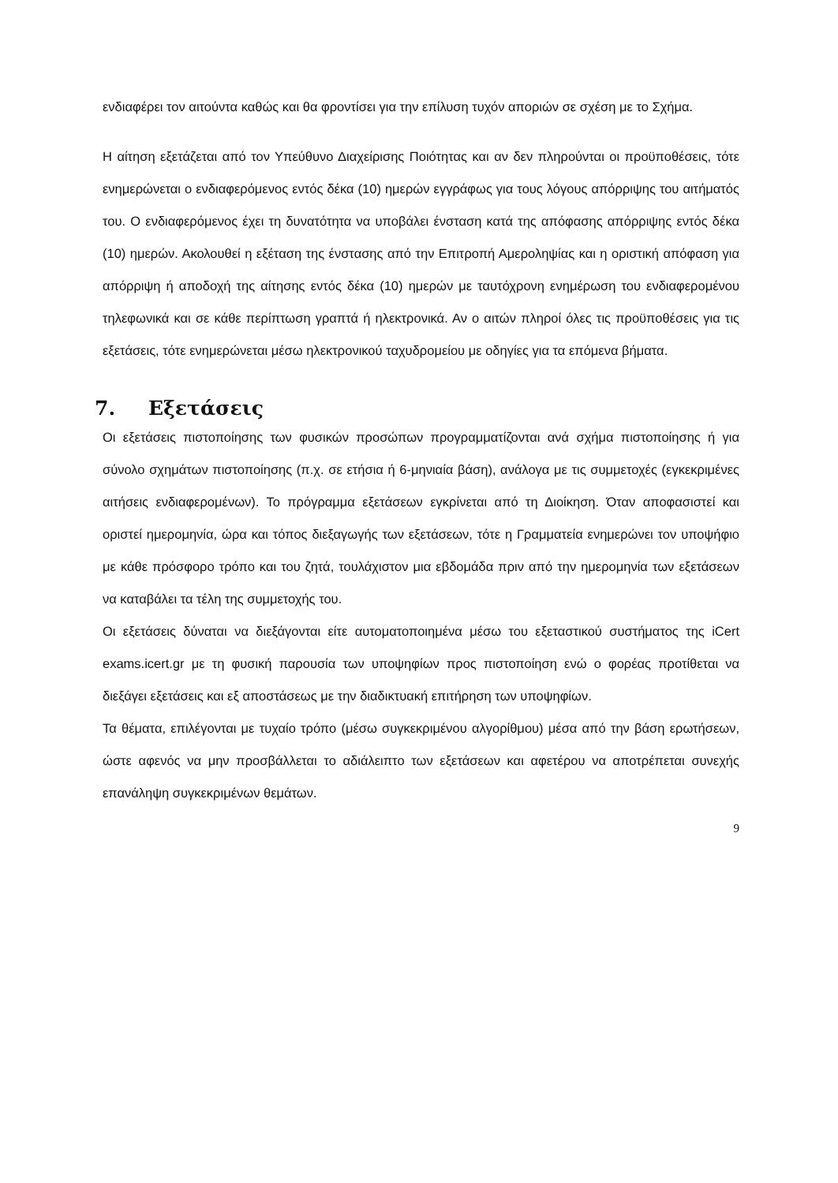ενδιαφέρει τον αιτούντα καθώς και θα φροντίσει για την επίλυση τυχόν αποριών σε σχέση με το Σχήμα.
Η αίτηση εξετάζεται από τον Υπεύθυνο Διαχείρισης Ποιότητας και αν δεν πληρούνται οι προϋποθέσεις, τότε ενημερώνεται ο ενδιαφερόμενος εντός δέκα (10) ημερών εγγράφως για τους λόγους απόρριψης του αιτήματός του. Ο ενδιαφερόμενος έχει τη δυνατότητα να υποβάλει ένσταση κατά της απόφασης απόρριψης εντός δέκα (10) ημερών. Ακολουθεί η εξέταση της ένστασης από την Επιτροπή Αμεροληψίας και η οριστική απόφαση για απόρριψη ή αποδοχή της αίτησης εντός δέκα (10) ημερών με ταυτόχρονη ενημέρωση του ενδιαφερομένου τηλεφωνικά και σε κάθε περίπτωση γραπτά ή ηλεκτρονικά. Αν ο αιτών πληροί όλες τις προϋποθέσεις για τις εξετάσεις, τότε ενημερώνεται μέσω ηλεκτρονικού ταχυδρομείου με οδηγίες για τα επόμενα βήματα.
7. Εξετάσεις
Οι εξετάσεις πιστοποίησης των φυσικών προσώπων προγραμματίζονται ανά σχήμα πιστοποίησης ή για σύνολο σχημάτων πιστοποίησης (π.χ. σε ετήσια ή 6-μηνιαία βάση), ανάλογα με τις συμμετοχές (εγκεκριμένες αιτήσεις ενδιαφερομένων). Το πρόγραμμα εξετάσεων εγκρίνεται από τη Διοίκηση. Όταν αποφασιστεί και οριστεί ημερομηνία, ώρα και τόπος διεξαγωγής των εξετάσεων, τότε η Γραμματεία ενημερώνει τον υποψήφιο με κάθε πρόσφορο τρόπο και του ζητά, τουλάχιστον μια εβδομάδα πριν από την ημερομηνία των εξετάσεων να καταβάλει τα τέλη της συμμετοχής του.
Οι εξετάσεις δύναται να διεξάγονται είτε αυτοματοποιημένα μέσω του εξεταστικού συστήματος της iCert exams.icert.gr με τη φυσική παρουσία των υποψηφίων προς πιστοποίηση ενώ ο φορέας προτίθεται να διεξάγει εξετάσεις και εξ αποστάσεως με την διαδικτυακή επιτήρηση των υποψηφίων.
Τα θέματα, επιλέγονται με τυχαίο τρόπο (μέσω συγκεκριμένου αλγορίθμου) μέσα από την βάση ερωτήσεων, ώστε αφενός να μην προσβάλλεται το αδιάλειπτο των εξετάσεων και αφετέρου να αποτρέπεται συνεχής επανάληψη συγκεκριμένων θεμάτων.
9